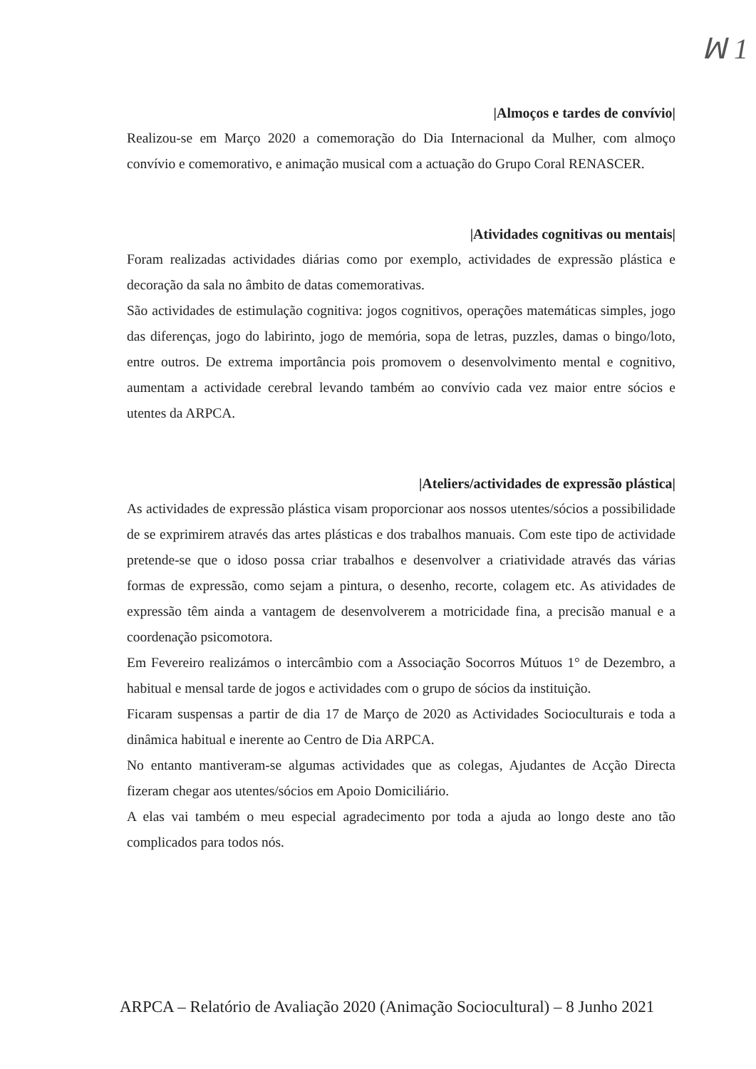ꟽ 1
|Almoços e tardes de convívio|
Realizou-se em Março 2020 a comemoração do Dia Internacional da Mulher, com almoço convívio e comemorativo, e animação musical com a actuação do Grupo Coral RENASCER.
|Atividades cognitivas ou mentais|
Foram realizadas actividades diárias como por exemplo, actividades de expressão plástica e decoração da sala no âmbito de datas comemorativas.
São actividades de estimulação cognitiva: jogos cognitivos, operações matemáticas simples, jogo das diferenças, jogo do labirinto, jogo de memória, sopa de letras, puzzles, damas o bingo/loto, entre outros. De extrema importância pois promovem o desenvolvimento mental e cognitivo, aumentam a actividade cerebral levando também ao convívio cada vez maior entre sócios e utentes da ARPCA.
|Ateliers/actividades de expressão plástica|
As actividades de expressão plástica visam proporcionar aos nossos utentes/sócios a possibilidade de se exprimirem através das artes plásticas e dos trabalhos manuais. Com este tipo de actividade pretende-se que o idoso possa criar trabalhos e desenvolver a criatividade através das várias formas de expressão, como sejam a pintura, o desenho, recorte, colagem etc. As atividades de expressão têm ainda a vantagem de desenvolverem a motricidade fina, a precisão manual e a coordenação psicomotora.
Em Fevereiro realizámos o intercâmbio com a Associação Socorros Mútuos 1° de Dezembro, a habitual e mensal tarde de jogos e actividades com o grupo de sócios da instituição.
Ficaram suspensas a partir de dia 17 de Março de 2020 as Actividades Socioculturais e toda a dinâmica habitual e inerente ao Centro de Dia ARPCA.
No entanto mantiveram-se algumas actividades que as colegas, Ajudantes de Acção Directa fizeram chegar aos utentes/sócios em Apoio Domiciliário.
A elas vai também o meu especial agradecimento por toda a ajuda ao longo deste ano tão complicados para todos nós.
ARPCA – Relatório de Avaliação 2020 (Animação Sociocultural) – 8 Junho 2021